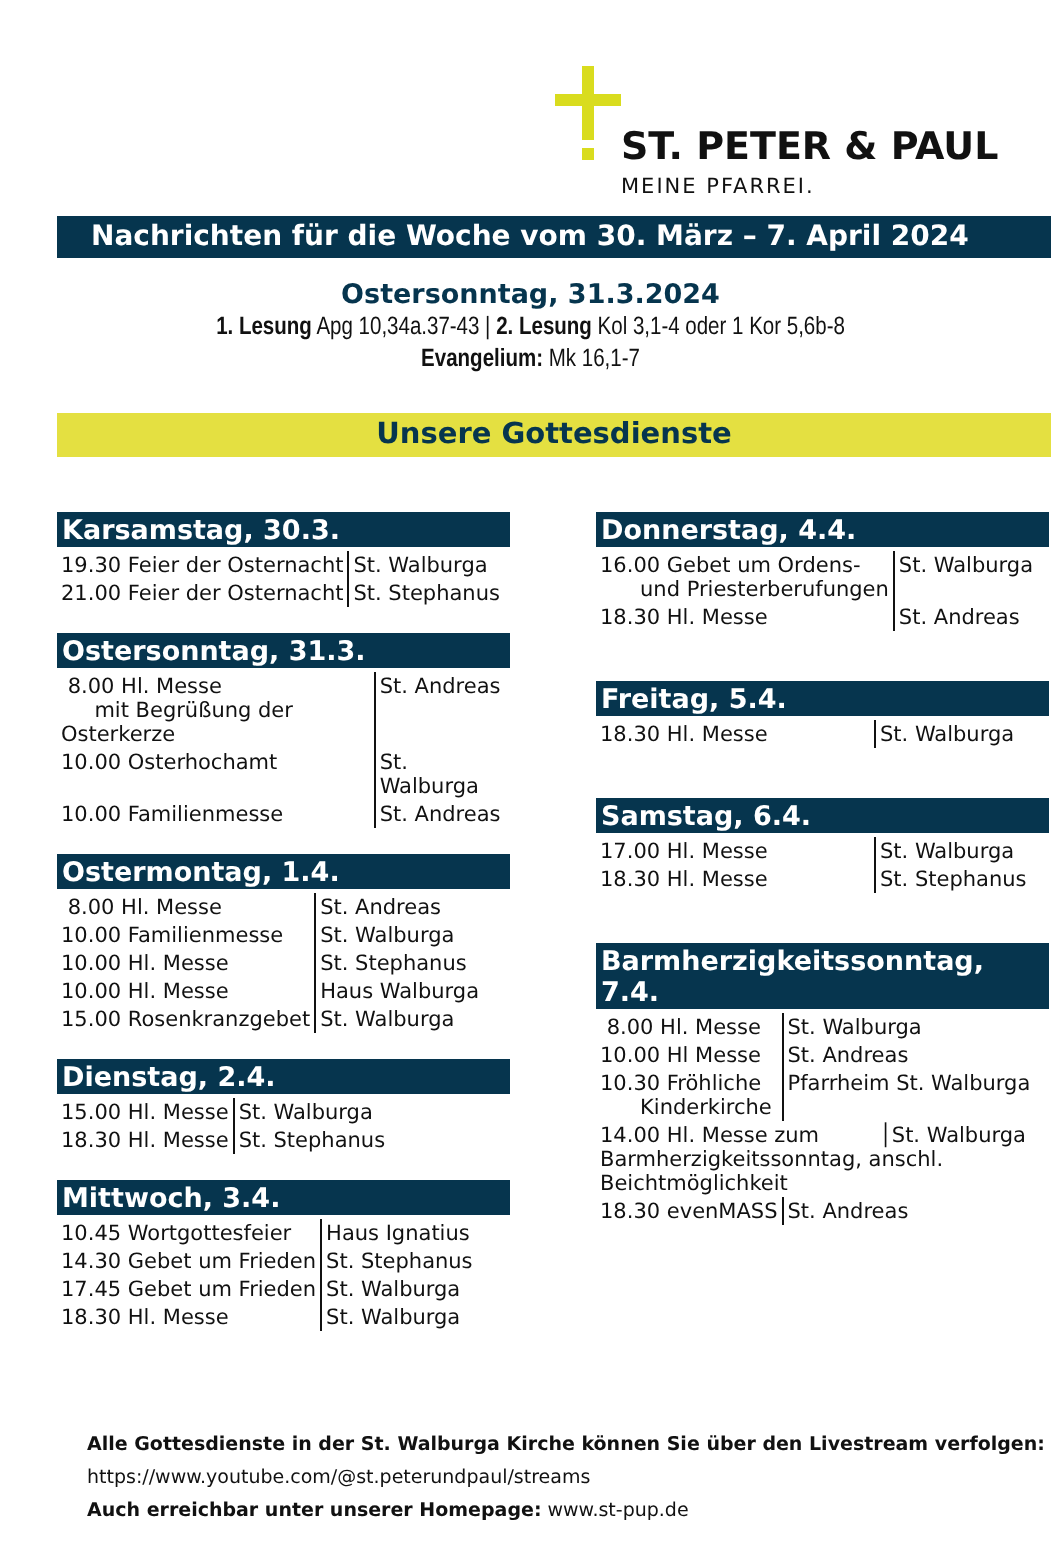ST. PETER & PAUL
MEINE PFARREI.
Nachrichten für die Woche vom 30. März – 7. April 2024
Ostersonntag, 31.3.2024
1. Lesung Apg 10,34a.37-43 | 2. Lesung Kol 3,1-4 oder 1 Kor 5,6b-8
Evangelium: Mk 16,1-7
Unsere Gottesdienste
Karsamstag, 30.3.
| 19.30 Feier der Osternacht | St. Walburga |
| 21.00 Feier der Osternacht | St. Stephanus |
Ostersonntag, 31.3.
| 8.00 Hl. Messe mit Begrüßung der Osterkerze | St. Andreas |
| 10.00 Osterhochamt | St. Walburga |
| 10.00 Familienmesse | St. Andreas |
Ostermontag, 1.4.
| 8.00 Hl. Messe | St. Andreas |
| 10.00 Familienmesse | St. Walburga |
| 10.00 Hl. Messe | St. Stephanus |
| 10.00 Hl. Messe | Haus Walburga |
| 15.00 Rosenkranzgebet | St. Walburga |
Dienstag, 2.4.
| 15.00 Hl. Messe | St. Walburga |
| 18.30 Hl. Messe | St. Stephanus |
Mittwoch, 3.4.
| 10.45 Wortgottesfeier | Haus Ignatius |
| 14.30 Gebet um Frieden | St. Stephanus |
| 17.45 Gebet um Frieden | St. Walburga |
| 18.30 Hl. Messe | St. Walburga |
Donnerstag, 4.4.
| 16.00 Gebet um Ordens- und Priesterberufungen | St. Walburga |
| 18.30 Hl. Messe | St. Andreas |
Freitag, 5.4.
| 18.30 Hl. Messe | St. Walburga |
Samstag, 6.4.
| 17.00 Hl. Messe | St. Walburga |
| 18.30 Hl. Messe | St. Stephanus |
Barmherzigkeitssonntag, 7.4.
| 8.00 Hl. Messe | St. Walburga |
| 10.00 Hl Messe | St. Andreas |
| 10.30 Fröhliche Kinderkirche | Pfarrheim St. Walburga |
| 14.00 Hl. Messe zum │St. Walburga Barmherzigkeitssonntag, anschl. Beichtmöglichkeit | |
| 18.30 evenMASS | St. Andreas |
Alle Gottesdienste in der St. Walburga Kirche können Sie über den Livestream verfolgen:
https://www.youtube.com/@st.peterundpaul/streams
Auch erreichbar unter unserer Homepage: www.st-pup.de